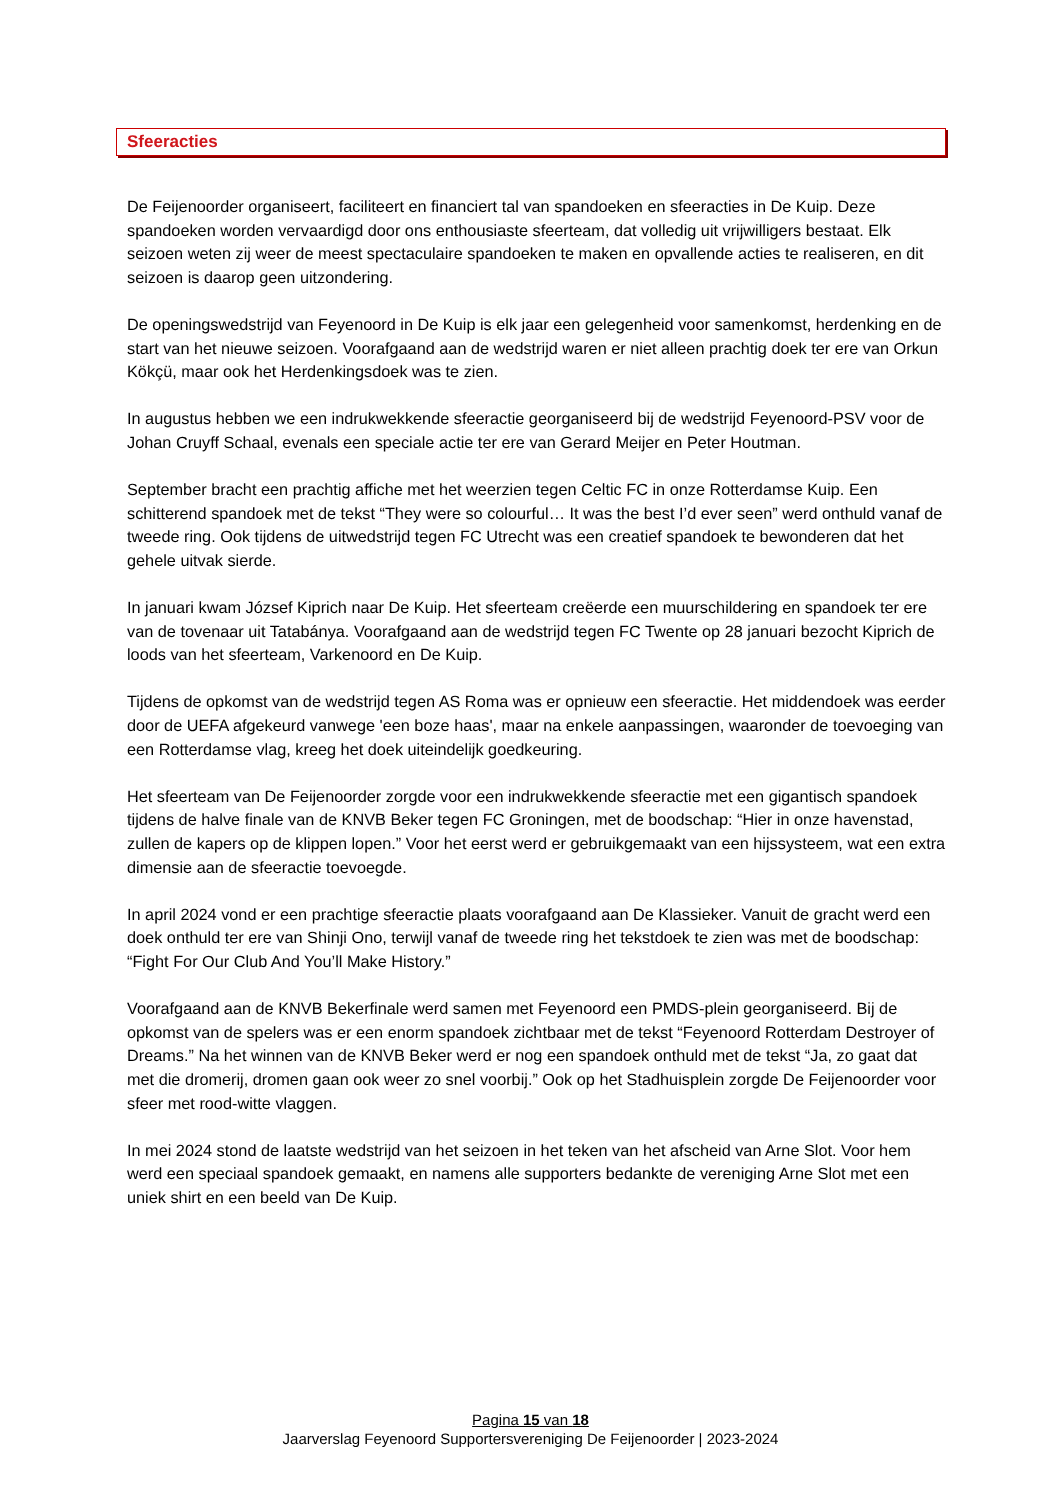Sfeeracties
De Feijenoorder organiseert, faciliteert en financiert tal van spandoeken en sfeeracties in De Kuip. Deze spandoeken worden vervaardigd door ons enthousiaste sfeerteam, dat volledig uit vrijwilligers bestaat. Elk seizoen weten zij weer de meest spectaculaire spandoeken te maken en opvallende acties te realiseren, en dit seizoen is daarop geen uitzondering.
De openingswedstrijd van Feyenoord in De Kuip is elk jaar een gelegenheid voor samenkomst, herdenking en de start van het nieuwe seizoen. Voorafgaand aan de wedstrijd waren er niet alleen prachtig doek ter ere van Orkun Kökçü, maar ook het Herdenkingsdoek was te zien.
In augustus hebben we een indrukwekkende sfeeractie georganiseerd bij de wedstrijd Feyenoord-PSV voor de Johan Cruyff Schaal, evenals een speciale actie ter ere van Gerard Meijer en Peter Houtman.
September bracht een prachtig affiche met het weerzien tegen Celtic FC in onze Rotterdamse Kuip. Een schitterend spandoek met de tekst “They were so colourful… It was the best I’d ever seen” werd onthuld vanaf de tweede ring. Ook tijdens de uitwedstrijd tegen FC Utrecht was een creatief spandoek te bewonderen dat het gehele uitvak sierde.
In januari kwam József Kiprich naar De Kuip. Het sfeerteam creëerde een muurschildering en spandoek ter ere van de tovenaar uit Tatabánya. Voorafgaand aan de wedstrijd tegen FC Twente op 28 januari bezocht Kiprich de loods van het sfeerteam, Varkenoord en De Kuip.
Tijdens de opkomst van de wedstrijd tegen AS Roma was er opnieuw een sfeeractie. Het middendoek was eerder door de UEFA afgekeurd vanwege 'een boze haas', maar na enkele aanpassingen, waaronder de toevoeging van een Rotterdamse vlag, kreeg het doek uiteindelijk goedkeuring.
Het sfeerteam van De Feijenoorder zorgde voor een indrukwekkende sfeeractie met een gigantisch spandoek tijdens de halve finale van de KNVB Beker tegen FC Groningen, met de boodschap: “Hier in onze havenstad, zullen de kapers op de klippen lopen.” Voor het eerst werd er gebruikgemaakt van een hijssysteem, wat een extra dimensie aan de sfeeractie toevoegde.
In april 2024 vond er een prachtige sfeeractie plaats voorafgaand aan De Klassieker. Vanuit de gracht werd een doek onthuld ter ere van Shinji Ono, terwijl vanaf de tweede ring het tekstdoek te zien was met de boodschap: “Fight For Our Club And You’ll Make History.”
Voorafgaand aan de KNVB Bekerfinale werd samen met Feyenoord een PMDS-plein georganiseerd. Bij de opkomst van de spelers was er een enorm spandoek zichtbaar met de tekst “Feyenoord Rotterdam Destroyer of Dreams.” Na het winnen van de KNVB Beker werd er nog een spandoek onthuld met de tekst “Ja, zo gaat dat met die dromerij, dromen gaan ook weer zo snel voorbij.” Ook op het Stadhuisplein zorgde De Feijenoorder voor sfeer met rood-witte vlaggen.
In mei 2024 stond de laatste wedstrijd van het seizoen in het teken van het afscheid van Arne Slot. Voor hem werd een speciaal spandoek gemaakt, en namens alle supporters bedankte de vereniging Arne Slot met een uniek shirt en een beeld van De Kuip.
Pagina 15 van 18
Jaarverslag Feyenoord Supportersvereniging De Feijenoorder | 2023-2024